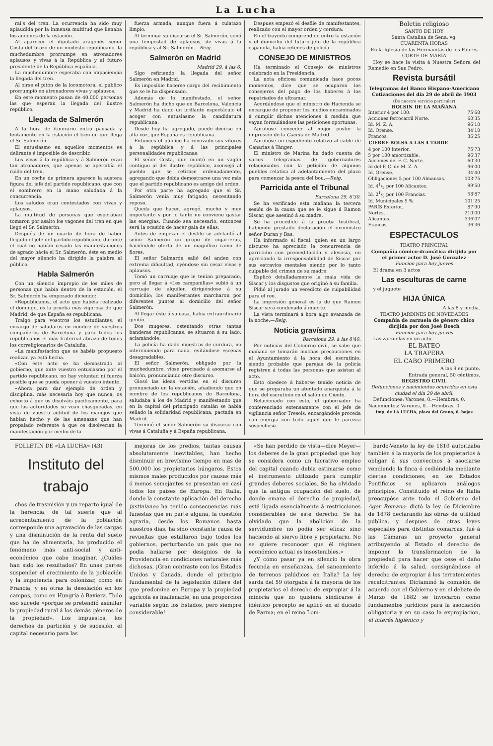La Lucha
rai's del tren. La ocurrencia ha sido muy aplaudida por la inmensa multitud que llenaba los andenes de la estación.
Al aparecer el diputado aragonés señor Costa del brazo de un modesto republicano, la muchedumbre prorrumpe en atronadores aplausos y vivas á la República y al futuro presidente de la República española.
La muchedumbre esperaba con impaciencia la llegada del tren.
Al oirse el pitón de la locomotora, el público prorrumpió en atronadores vivas y aplausos.
En este momento pasan de 40.000 personas las que esperan la llegada del ilustre repúblico.
Llegada de Salmerón
A la hora de itinerario entra pausada y lentamente en la estación el tren en que llega el Sr. Salmerón.
El entusiasmo en aquellos momentos es delirante é imposible de describir.
Los vivas á la república y á Salmerón eran tan atronadores, que apenas se apercibía el ruido del tren.
En un coche de primera aparece la austera figura del jefe del partido republicano, que con el sombrero en la mano saludaba á la concurrencia.
Los saludos eran contestados con vivas y aplausos.
La multitud de personas que esperaban tomaron por asalto los vagones del tren en que llegó el Sr. Salmerón.
Después de un cuarto de hora de haber llegado el jefe del partido republicano, durante el cual no habían cesado las manifestaciones de agrado hácia el Sr. Salmerón, éste en medio del mayor silencio ha dirigido la palabra al público.
Habla Salmerón
Con un silencio impropio de los miles de personas que había dentro de la estación, el Sr. Salmerón ha empezado diciendo:
«Republicanos, el acto que habéis realizado el domingo, es la prueba más vigorosa de que Madrid, de que España es republicana.
Traigo para vosotros los estudiantes, el encargo de saludaros en nombre de vuestros compañeros de Barcelona y para todos los republicanos el más fraternal abrazo de todos los correligionarios de Cataluña.
«La manifestación que os habéis propuesto realizar, ya está hecha.
«Con este acto se ha demostrado al gobierno, que ante vuestro entusiasmo por el partido republicano, no hay voluntad ni fuerza posible que se pueda oponer á vuestro intento.
«Ahora para dar ejemplo de órden y disciplina, más necesaria hoy que nunca, os exhorto á que os disolváis pacíficamente, para que las autoridades se vean chasqueadas, en vista de vuestra actitud de los manejos que habían hecho y de las amenazas que han propalado referente á que os disolverían la manifestación por medio de la
fuerza armada, aunque fuera á culatazo limpio.
Al terminar su discurso el Sr. Salmerón, sonó una tempestad de aplausos, de vivas á la república y al Sr. Salmerón.—Reig.
Salmerón en Madrid
Madrid 29, á las 6.
Sigo refiriendo la llegada del señor Salmerón en Madrid.
Es imposible hacerse cargo del recibimiento que se le ha dispensado.
Además de lo manifestado, el señor Salmerón ha dicho que en Barcelona, Valencia y Madrid ha dado un brillante espectáculo el acoger con entusiasmo la candidatura republicana.
Desde hoy ha agregado, puede decirse en alta voz, que España es republicana.
Entonces el público ha renovado sus vítores á la república y á las principales personalidades republicanas.
El señor Costa, que montó en un vagón contiguo al del ilustre repúblico, aconsejó al pueblo que se retirase ordenadamente, agregando que debia demostrarse una vez más que el partido republicano es amigo del orden.
Por otra parte ha agregado que el Sr. Salmerón venia muy fatigado, necesitando reposo.
Queda que hacer, agregó, mucho y muy importante y por lo tanto no conviene gastar las energías. Cuando sea necesario, entonces será la ocasión de hacer gala de ellas.
Antes de empezar el desfile se adelantó al señor Salmerón un grupo de cigarreras, haciéndole oferta de un magnífico ramo de flores.
El señor Salmarón salió del anden con extrema dificultad, oyéndose sin cesar vivas y aplausos.
Tomó un carruaje que le tenian preparado, pero al llegar á «Les campanillas» subió á un carruaje de alquiler, dirigiéndose á su domicilio; los manifestantes marcharon por diferentes puntos al domicilio del señor Salmerón.
Al llegar éste á su casa, habia extraordinario gentío.
Dos mugeres, ostentando otras tantas banderas republicanas, se situaron á su lado, aclamándole.
La policía ha dado muestras de cordura, no interviniendo para nada, evitándose escenas desagradables.
El señor Salmerón, obligado por la muchedumbre, vióse precisado á asomarse al balcón, pronunciando otro discurso.
Glosó las ideas vertidas en el discurso pronunciado en la estación, añadiendo que en nombre de los republicanos de Barcelona, saludaba á los de Madrid y manifestando que en la capital del principado catalán se habia sellado la solidaridad republicana, pactada en Madrid.
Terminó el señor Salmerón su discurso con vivas á Cataluña y á España republicana.
Despues empezó el desfile de manifestantes, realizado con el mayor orden y cordura.
En el trayecto comprendido entre la estación y el domicilio del futuro jefe de la república española, habia retenes de policía.
CONSEJO DE MINISTROS
Ha terminado el Consejo de ministros celebrado en la Presidencia.
La nota oficiosa comunicada hace pocos momentos, dice que se ocuparon los consejeros del pago de los haberes á los repatriados de ultramar.
Acordándose que el ministro de Hacienda se encargue de proponer los medios encaminados á cumplir dichas atenciones á medida que vayan formulándose las peticiones oportunas.
Aprobose conceder al mejor postor la impresión de la Gaceta de Madrid.
Aprobóse un espediente relativo al cable de Canarias á Tánger.
El ministro de Marina ha dado cuenta de varios telegramas de gobernadores relacionados con la petición de algunos pueblos relativa al adelantamiento del plazo para comenzar la pesca del bou.—Reig.
Parricida ante el Tribunal
Barcelona 29, 6'30.
Se ha verificado esta mañana la tercera sesión de la causa que se le sigue á Ramon Siscar, que asesinó á su madre.
Se ha procedido á la prueba testifical, habiendo prestado declaración el exministro señor Duran y Bas.
Ha informado el fiscal, quien en un largo discurso ha apreciado la concurrencia de parricidio con premeditación y alevosia, no apreciando la irresponsabilidad de Siscar por sus estravios mentales siendo por lo tanto culpable del crimen de su madre.
Esplicó detalladamente la mala vida de Siscar y los disgustos que originó á su familia.
Pidió al jurado un veredicto de culpabilidad para el reo.
La impresión general es la de que Ramon Siscar será condenado á muerte.
La vista terminará á hora algo avanzada de la noche.—Reig.
Noticia gravísima
Barcelona 29, á las 8'40.
Por noticias del Gobierno civil, se sabe que mañana se tomarán muchas precauciones en el Ayuntamiento á la hora del escrutinio, siendo probable que parejas de la policía registren á todas las personas que asistan al acto.
Esto obedece á haberse tenido noticia de que se preparaba un atentado anarquista á la hora del escrutinio en el salón de Ciento.
Relacionado con esto, el gobernador ha conferenciado extensamente con el jefe de vigilancia señor Tresols, encargándole proceda con energia con todo aquel que le parezca sospechoso.
Boletin religioso
SANTO DE HOY
Santa Catalina de Sena, vg.
CUARENTA HORAS
En la Iglesia de las Hermanitas de los Pobres
CORTE DE MARÍA
Hoy se hace la visita á Nuestra Señora del Remedio en San Pedro.
Revista bursátil
Telegramas del Banco Hispano-Americano
Cotizaciones del dia 29 de abril de 1903
(De nuestro servicio particular)
BOLSIN DE LA MAÑANA
| Interior 4 por 100. | 75'68 |
| Acciones ferrocarril Norte. | 60'35 |
| Id. M. Z. A. | 96'10 |
| Id. Orense. | 34'10 |
| Francos. | 36'25 |
| CIERRE BOLSA A LAS 4 TARDE | |
| 4 por 100 Interior. | 75'73 |
| 5 por 100 amortizable. | 96'37 |
| Acciones del F. C. Norte. | 60'30 |
| Id del F. C. de M. Z. A. | 96'00 |
| Id. Orense. | 34'40 |
| Obligaciones 5 por 100 Almansas. | 103'75 |
| Id. 41/2 por 100 Alicantes. | 99'50 |
| Id. 21/2 por 100 Francias. | 58'87 |
| Id. Municipales 5 %. | 101'25 |
| PARÍS Exterior. | 87'90 |
| Nortes. | 210'00 |
| Alicantes. | 336'07 |
| Francos. | 36'36 |
ESPECTACULOS
TEATRO PRINCIPAL
Compañía cómico-dramática dirijida por el primer actor D. José Gonzalez
Funcion para hoy jueves
El drama en 3 actos
Las esculturas de carne
y el juguete
HIJA ÚNICA
A las 8 y media.
TEATRO JARDINES DE NOVEDADES
Compañía de zarzuela de género chico dirijida por don José Bosch
Funcion para hoy jueves
Las zarzuelas en un acto
EL BATEO
LA TRAPERA
EL CABO PRIMERO
A las 9 en punto.
Entrada general, 50 céntimos.
REGISTRO CIVIL
Defunciones y nacimientos ocurridos en esta ciudad el dia 29 de abril.
Defunciones: Varones, 0.—Hembras, 0.
Nacimientos: Varones, 0.—Hembras, 0
Imp. de LA LUCHA, plaza del Grano, 6, bajos
FOLLETIN DE «LA LUCHA» (43)
Instituto del trabajo
chos de trasmisión y un reparto igual de la herencia, de tal suerte que al acrecentamiento de la población corresponde una agravación de las cargas y una disminución de la renta del suelo que ha de alimentarla, ha producido el fenómeno más anti-social y anti-económico que cabe imaginar. ¿Cuáles han sido los resultados? En unas partes suspender el crecimiento de la población y la impotencia para colonizar, como en Francia, y en otras la desolación en los campos, como en Hungría ó Baviera. Todo eso sucede «porque se pretendió asimilar la propiedad rural á los demás géneros de la propiedad». Los impuestos, los derechos de partición y de sucesión, el capital necesario para las
mejoras de los predios, tantas causas absolutamente inevitables, han hecho disminuir en brevísimo tiempo en mas de 500.000 los propietarios húngaros. Estos mismos males producidos por causas más ó menos semejantes se presentan en casi todos los paises de Europa. En Italia, donde la constante aplicación del derecho justinianeo ha tenido consecuencias más funestas que en parte alguna, la cuestión agraria, desde los Romanos hasta nuestros dias, ha sido constante causa de revueltas que estallaron bajo todos los gobiernos, perturbando un pais que no podia hallarse por designios de la Providencia en condiciones naturales más dichosas. ¡Gran contraste con los Estados Unidos y Canadá, donde el principio fundamental de la legislación difiere del que predomina en Europa y la propiedad agrícola es inalienable, en una proporcion variable según los Estados, pero siempre considerable!
«Se han perdido de vista—dice Meyer—los deberes de la gran propiedad que hoy se considera como un lucrativo empleo del capital cuando debia estimarse como el instrumento utilizado para cumplir grandes deberes sociales. Se ha olvidado que la antigua ocupación del suelo, de donde emana el derecho de propiedad, está ligada esencialmente á restricciones considerables de este derecho. Se ha olvidado que la abolición de la servidumbre no podia ser eficaz sino haciendo al siervo libre y propietario. No se quiere reconocer que él régimen económico actual es insostenibles.»
¿Y cómo pasar ya en silencio la obra fecunda en enseñanzas, del saneamiento de terrenos palúdicos en Italia? La ley sarda del 59 otorgaba á la mayoria de los propietarios el derecho de expropiar á la minoría que no quisiera sindicarse é idéntico precepto se aplicó en el ducado de Parma; en el reino Lom-
bardo-Veneto la ley de 1810 autorizaba también á la mayoría de los propietarios á obligar á sus convecinos á asociarse vendiendo la finca ó cediéndola mediante ciertas condiciones; en los Estados Pontificios se aplicaron análogos principios. Constituido el reino de Italia preocupóse ante todo el Gobierno del Ager Romano: dictó la ley de Diciembre de 1878 declarando las obras de utilidad pública, y despues de otras leyes especiales para distintas comarcas, fué á las Cámaras un proyecto general atribuyendo al Estado el derecho de imponer la transformacion de la propiedad para hacer que cese el daño inferido á la salud, consignándose el derecho de expropiar á los terratenientes recalcitrantes. Dictaminó la comisión de acuerdo con el Gobierno y en el debate de Marzo de 1882 se invocaron como fundamentos jurídicos para la asociación obligatoria y en su caso la expropiacion, el interés higiénico y